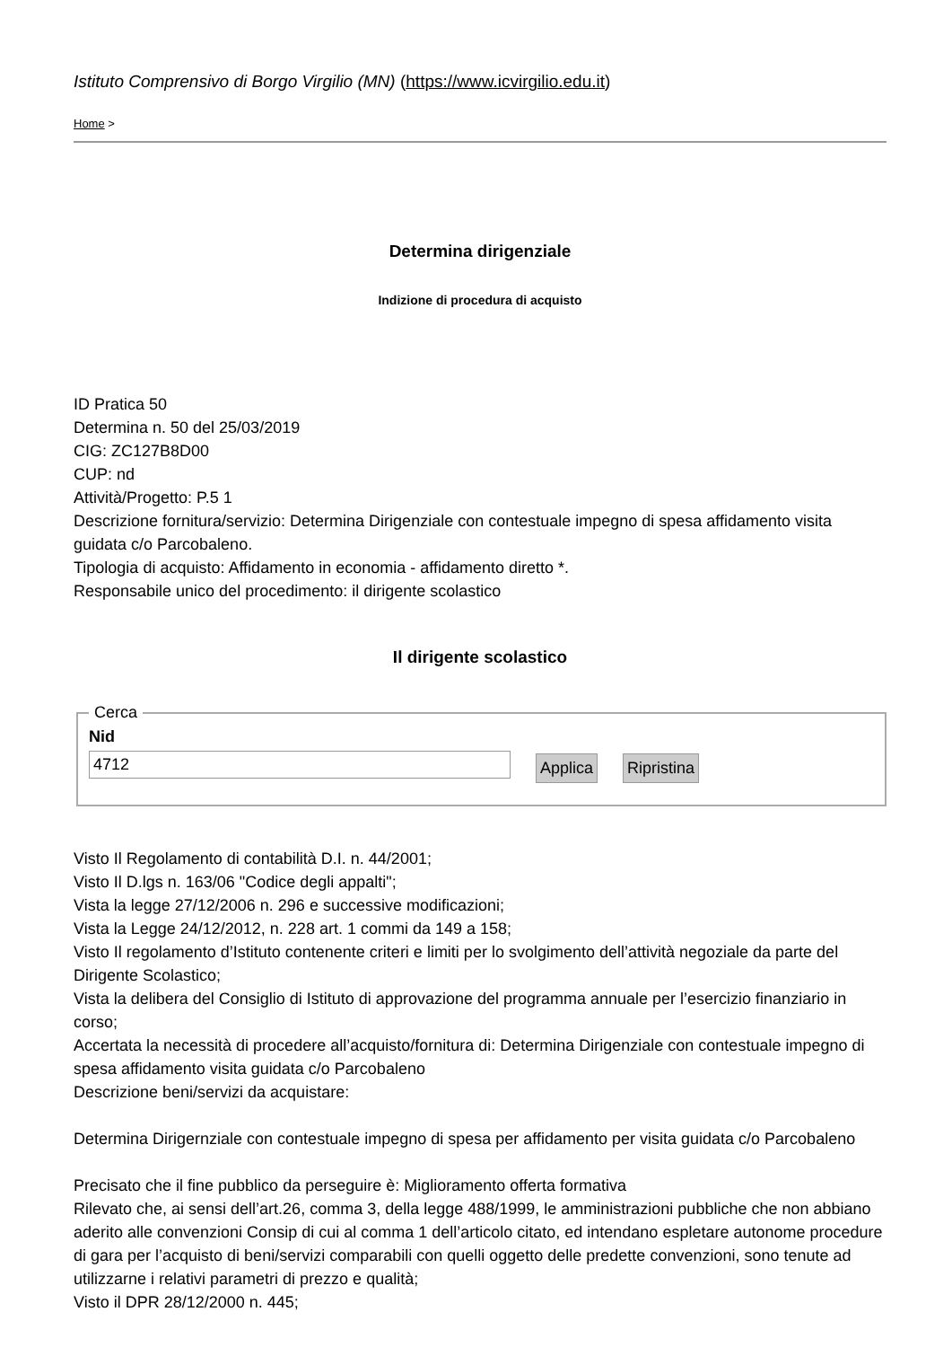Istituto Comprensivo di Borgo Virgilio (MN) (https://www.icvirgilio.edu.it)
Home >
Determina dirigenziale
Indizione di procedura di acquisto
ID Pratica 50
Determina n. 50 del 25/03/2019
CIG: ZC127B8D00
CUP: nd
Attività/Progetto: P.5 1
Descrizione fornitura/servizio: Determina Dirigenziale con contestuale impegno di spesa affidamento visita guidata c/o Parcobaleno.
Tipologia di acquisto: Affidamento in economia - affidamento diretto *.
Responsabile unico del procedimento: il dirigente scolastico
Il dirigente scolastico
Cerca Nid
4712
Applica Ripristina
Visto Il Regolamento di contabilità D.I. n. 44/2001;
Visto Il D.lgs n. 163/06 "Codice degli appalti";
Vista la legge 27/12/2006 n. 296 e successive modificazioni;
Vista la Legge 24/12/2012, n. 228 art. 1 commi da 149 a 158;
Visto Il regolamento d’Istituto contenente criteri e limiti per lo svolgimento dell’attività negoziale da parte del Dirigente Scolastico;
Vista la delibera del Consiglio di Istituto di approvazione del programma annuale per l’esercizio finanziario in corso;
Accertata la necessità di procedere all’acquisto/fornitura di: Determina Dirigenziale con contestuale impegno di spesa affidamento visita guidata c/o Parcobaleno
Descrizione beni/servizi da acquistare:
Determina Dirigernziale con contestuale impegno di spesa per affidamento per visita guidata c/o Parcobaleno
Precisato che il fine pubblico da perseguire è: Miglioramento offerta formativa
Rilevato che, ai sensi dell’art.26, comma 3, della legge 488/1999, le amministrazioni pubbliche che non abbiano aderito alle convenzioni Consip di cui al comma 1 dell’articolo citato, ed intendano espletare autonome procedure di gara per l’acquisto di beni/servizi comparabili con quelli oggetto delle predette convenzioni, sono tenute ad utilizzarne i relativi parametri di prezzo e qualità;
Visto il DPR 28/12/2000 n. 445;